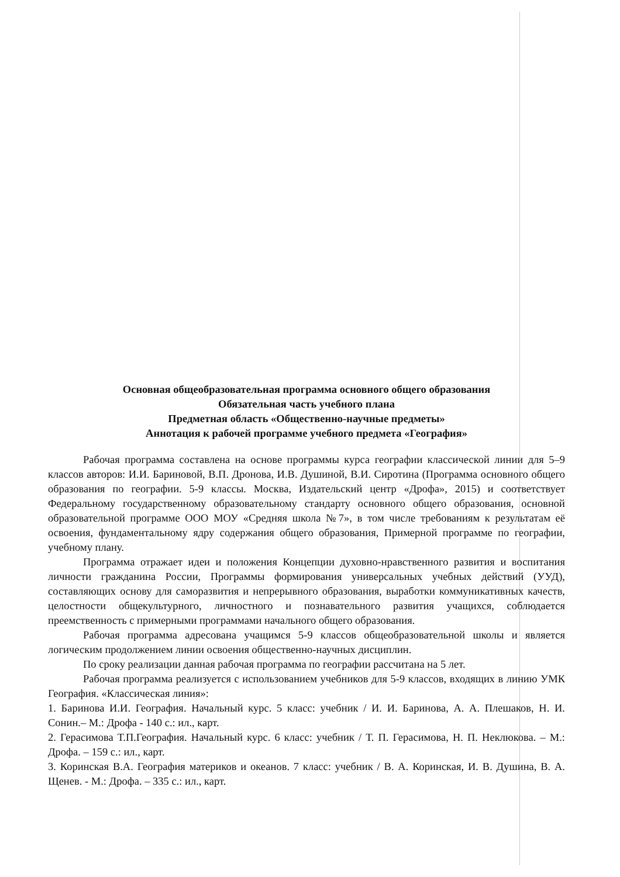Основная общеобразовательная программа основного общего образования
Обязательная часть учебного плана
Предметная область «Общественно-научные предметы»
Аннотация к рабочей программе учебного предмета «География»
Рабочая программа составлена на основе программы курса географии классической линии для 5–9 классов авторов: И.И. Бариновой, В.П. Дронова, И.В. Душиной, В.И. Сиротина (Программа основного общего образования по географии. 5-9 классы. Москва, Издательский центр «Дрофа», 2015) и соответствует Федеральному государственному образовательному стандарту основного общего образования, основной образовательной программе ООО МОУ «Средняя школа №7», в том числе требованиям к результатам её освоения, фундаментальному ядру содержания общего образования, Примерной программе по географии, учебному плану.
Программа отражает идеи и положения Концепции духовно-нравственного развития и воспитания личности гражданина России, Программы формирования универсальных учебных действий (УУД), составляющих основу для саморазвития и непрерывного образования, выработки коммуникативных качеств, целостности общекультурного, личностного и познавательного развития учащихся, соблюдается преемственность с примерными программами начального общего образования.
Рабочая программа адресована учащимся 5-9 классов общеобразовательной школы и является логическим продолжением линии освоения общественно-научных дисциплин.
По сроку реализации данная рабочая программа по географии рассчитана на 5 лет.
Рабочая программа реализуется с использованием учебников для 5-9 классов, входящих в линию УМК География. «Классическая линия»:
1. Баринова И.И. География. Начальный курс. 5 класс: учебник / И. И. Баринова, А. А. Плешаков, Н. И. Сонин.– М.: Дрофа - 140 с.: ил., карт.
2. Герасимова Т.П.География. Начальный курс. 6 класс: учебник / Т. П. Герасимова, Н. П. Неклюкова. – М.: Дрофа. – 159 с.: ил., карт.
3. Коринская В.А. География материков и океанов. 7 класс: учебник / В. А. Коринская, И. В. Душина, В. А. Щенев. - М.: Дрофа. – 335 с.: ил., карт.